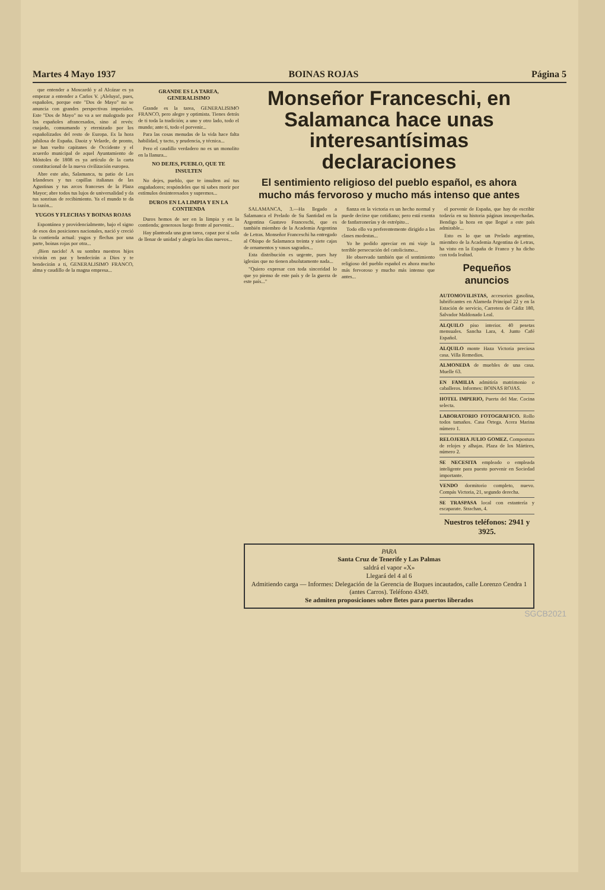Martes 4 Mayo 1937 BOINAS ROJAS Página 5
que entender a Moscardó y al Alcázar es ya empezar a entender a Carlos V. ¡Aleluya!, pues, españoles, porque este "Dos de Mayo" no se anuncia con grandes perspectivas imperiales. Este "Dos de Mayo" no va a ser malogrado por los españoles afrancesados, sino al revés: cuajado, consumando y eternizado por los españolizados del resto de Europa. Es la hora jubilosa de España. Daoiz y Velarde, de pronto, se han vuelto capitanes de Occidente y el acuerdo municipal de aquel Ayuntamiento de Móstoles de 1808 es ya artículo de la carta constitucional de la nueva civilización europea.
Abre este año, Salamanca, tu patio de Los Irlandeses y tus capillas italianas de las Agustinas y tus arcos franceses de la Plaza Mayor; abre todos tus lujos de universalidad y da tus sonrisas de recibimiento. Ya el mundo te da la razón...
YUGOS Y FLECHAS Y BOINAS ROJAS
Espontánea y providencialmente, bajo el signo de esos dos posiciones nacionales, nació y creció la contienda actual: yugos y flechas por una parte, boinas rojas por otra...
¡Bien nacido! A su sombra nuestros hijos vivirán en paz y bendecirán a Dios y te bendecirán a ti, GENERALISIMO FRANCO, alma y caudillo de la magna empresa...
GRANDE ES LA TAREA, GENERALISIMO
Grande es la tarea, GENERALISIMO FRANCO, pero alegre y optimista. Tienes detrás de ti toda la tradición; a uno y otro lado, todo el mundo; ante ti, todo el porvenir...
Para las cosas menudas de la vida hace falta habilidad, y tacto, y prudencia, y técnica...
Pero el caudillo verdadero no es un monolito en la llanura...
NO DEJES, PUEBLO, QUE TE INSULTEN
No dejes, pueblo, que te insulten así tus engañadores; respóndeles que tú sabes morir por estímulos desinteresados y supremos...
DUROS EN LA LIMPIA Y EN LA CONTIENDA
Duros hemos de ser en la limpia y en la contienda; generosos luego frente al porvenir...
Hay planteada una gran tarea, capaz por sí sola de llenar de unidad y alegría los días nuevos...
Monseñor Franceschi, en Salamanca hace unas interesantísimas declaraciones
El sentimiento religioso del pueblo español, es ahora mucho más fervoroso y mucho más intenso que antes
SALAMANCA, 3.—Ha llegado a Salamanca el Prelado de Su Santidad en la Argentina Gustavo Franceschi, que es también miembro de la Academia Argentina de Letras. Monseñor Franceschi ha entregado al Obispo de Salamanca treinta y siete cajas de ornamentos y vasos sagrados...
Esta distribución es urgente, pues hay iglesias que no tienen absolutamente nada...
"Quiero expresar con toda sinceridad lo que yo pienso de este país y de la guerra de este país..."
fianza en la victoria es un hecho normal y puede decirse que cotidiano; pero está exenta de fanfarronerías y de estrépito...
Todo ello va preferentemente dirigido a las clases modestas...
Yo he podido apreciar en mi viaje la terrible persecución del catolicismo...
He observado también que el sentimiento religioso del pueblo español es ahora mucho más fervoroso y mucho más intenso que antes...
el porvenir de España, que hay de escribir todavía en su historia páginas insospechadas. Bendigo la hora en que llegué a este país admirable...
Esto es lo que un Prelado argentino, miembro de la Academia Argentina de Letras, ha visto en la España de Franco y ha dicho con toda lealtad.
Pequeños anuncios
AUTOMOVILISTAS, accesorios gasolina, lubrificantes en Alameda Principal 22 y en la Estación de servicio, Carretera de Cádiz 180, Salvador Maldonado Leal.
ALQUILO piso interior. 40 pesetas mensuales. Sancha Lara, 4. Junto Café Español.
ALQUILO monte Haza Victoria preciosa casa. Villa Remedios.
ALMONEDA de muebles de una casa. Muelle 63.
EN FAMILIA admitiría matrimonio o caballeros. Informes: BOINAS ROJAS.
HOTEL IMPERIO, Puerta del Mar. Cocina selecta.
LABORATORIO FOTOGRAFICO. Rollo todos tamaños. Casa Ortega. Acera Marina número 1.
RELOJERIA JULIO GOMEZ. Compostura de relojes y alhajas. Plaza de los Mártires, número 2.
SE NECESITA empleado o empleada inteligente para puesto porvenir en Sociedad importante.
VENDO dormitorio completo, nuevo. Compás Victoria, 21, segundo derecha.
SE TRASPASA local con estantería y escaparate. Strachan, 4.
Nuestros teléfonos: 2941 y 3925.
PARA
Santa Cruz de Tenerife y Las Palmas
saldrá el vapor «X»
Llegará del 4 al 6
Admitiendo carga — Informes: Delegación de la Gerencia de Buques incautados, calle Lorenzo Cendra 1 (antes Carros). Teléfono 4349.
Se admiten proposiciones sobre fletes para puertos liberados
SGCB2021